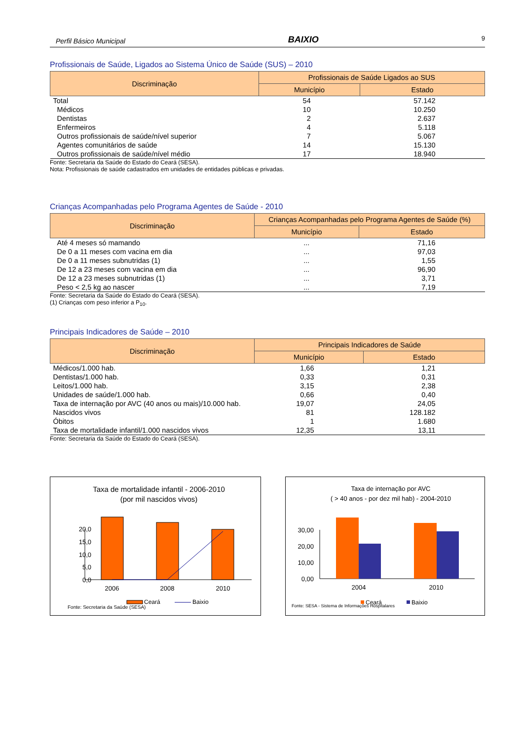Perfil Básico Municipal BAIXIO 9
Profissionais de Saúde, Ligados ao Sistema Único de Saúde (SUS) – 2010
| Discriminação | Profissionais de Saúde Ligados ao SUS | |
| --- | --- | --- |
| | Município | Estado |
| Total | 54 | 57.142 |
| Médicos | 10 | 10.250 |
| Dentistas | 2 | 2.637 |
| Enfermeiros | 4 | 5.118 |
| Outros profissionais de saúde/nível superior | 7 | 5.067 |
| Agentes comunitários de saúde | 14 | 15.130 |
| Outros profissionais de saúde/nível médio | 17 | 18.940 |
Fonte: Secretaria da Saúde do Estado do Ceará (SESA).
Nota: Profissionais de saúde cadastrados em unidades de entidades públicas e privadas.
Crianças Acompanhadas pelo Programa Agentes de Saúde - 2010
| Discriminação | Crianças Acompanhadas pelo Programa Agentes de Saúde (%) | |
| --- | --- | --- |
| | Município | Estado |
| Até 4 meses só mamando | ... | 71,16 |
| De 0 a 11 meses com vacina em dia | ... | 97,03 |
| De 0 a 11 meses subnutridas (1) | ... | 1,55 |
| De 12 a 23 meses com vacina em dia | ... | 96,90 |
| De 12 a 23 meses subnutridas (1) | ... | 3,71 |
| Peso < 2,5 kg ao nascer | ... | 7,19 |
Fonte: Secretaria da Saúde do Estado do Ceará (SESA).
(1) Crianças com peso inferior a P<sub>10</sub>.
Principais Indicadores de Saúde – 2010
| Discriminação | Principais Indicadores de Saúde | |
| --- | --- | --- |
| | Município | Estado |
| Médicos/1.000 hab. | 1,66 | 1,21 |
| Dentistas/1.000 hab. | 0,33 | 0,31 |
| Leitos/1.000 hab. | 3,15 | 2,38 |
| Unidades de saúde/1.000 hab. | 0,66 | 0,40 |
| Taxa de internação por AVC (40 anos ou mais)/10.000 hab. | 19,07 | 24,05 |
| Nascidos vivos | 81 | 128.182 |
| Óbitos | 1 | 1.680 |
| Taxa de mortalidade infantil/1.000 nascidos vivos | 12,35 | 13,11 |
Fonte: Secretaria da Saúde do Estado do Ceará (SESA).
Taxa de mortalidade infantil - 2006-2010
(por mil nascidos vivos)
20,0
15,0
10,0
5,0
0,0
2006
2008
2010
Ceará
Baixio
Fonte: Secretaria da Saúde (SESA)
Taxa de internação por AVC
( > 40 anos - por dez mil hab) - 2004-2010
30,00
20,00
10,00
0,00
2004
2010
Ceará
Baixio
Fonte: SESA - Sistema de Informações Hospitalares